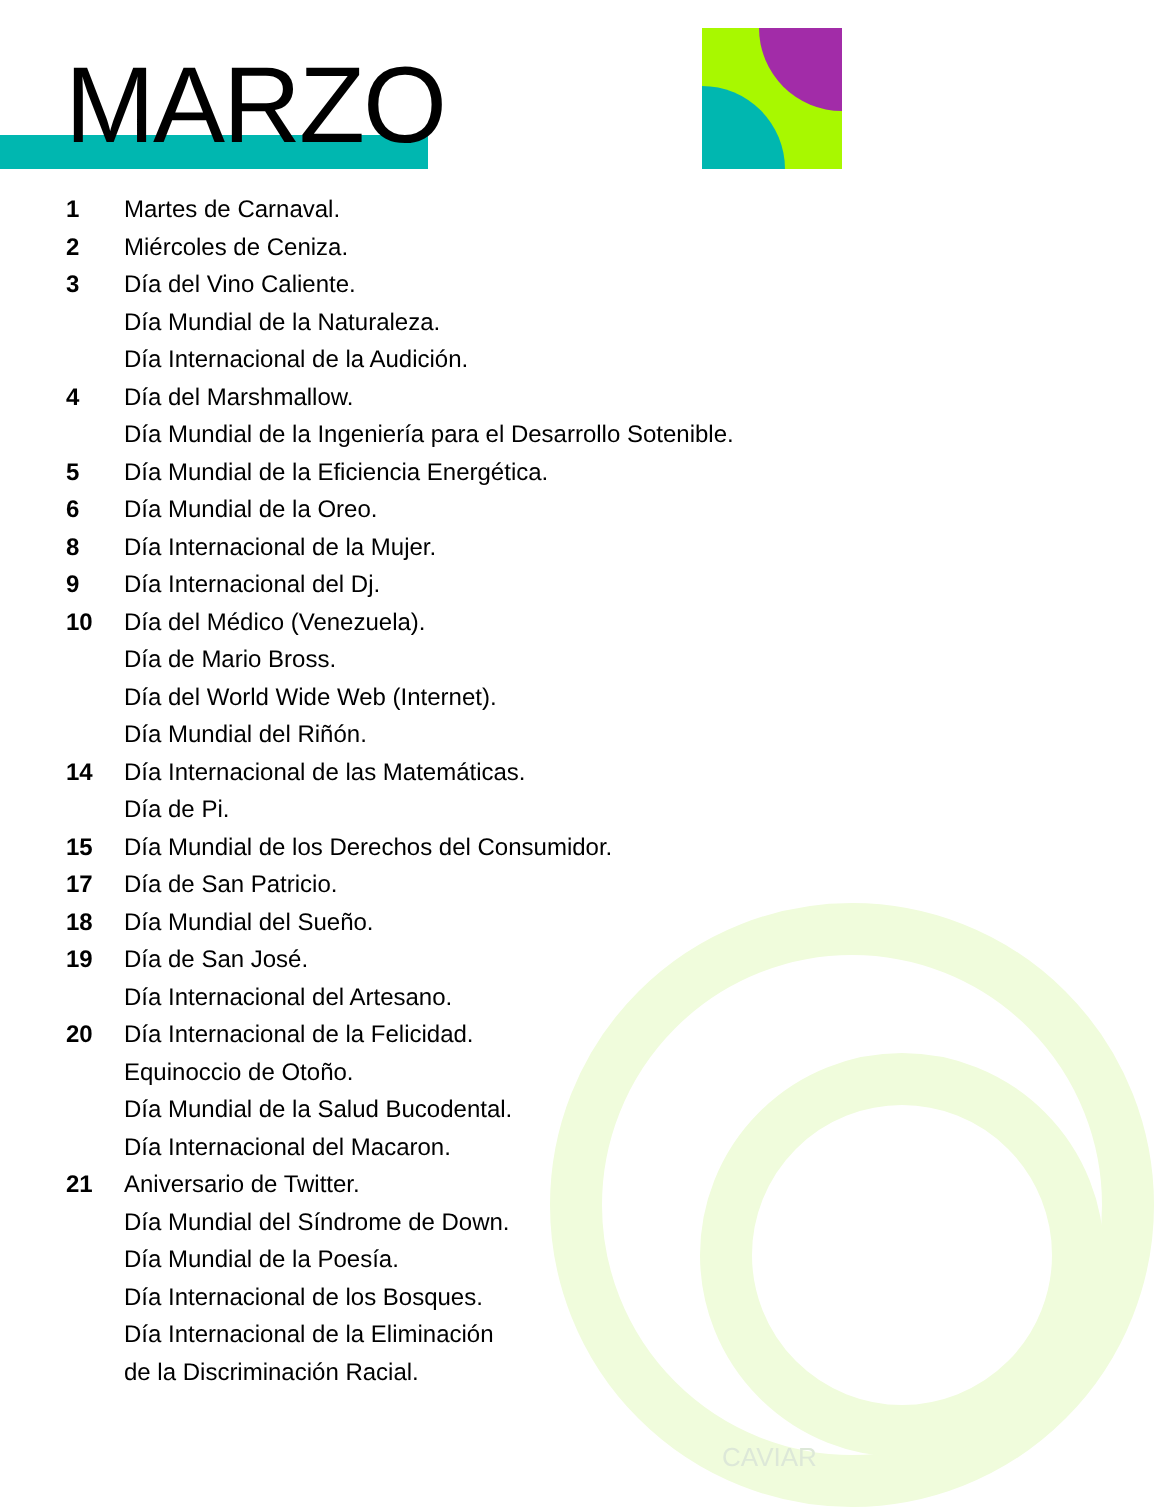MARZO
1 Martes de Carnaval.
2 Miércoles de Ceniza.
3 Día del Vino Caliente.
Día Mundial de la Naturaleza.
Día Internacional de la Audición.
4 Día del Marshmallow.
Día Mundial de la Ingeniería para el Desarrollo Sotenible.
5 Día Mundial de la Eficiencia Energética.
6 Día Mundial de la Oreo.
8 Día Internacional de la Mujer.
9 Día Internacional del Dj.
10 Día del Médico (Venezuela).
Día de Mario Bross.
Día del World Wide Web (Internet).
Día Mundial del Riñón.
14 Día Internacional de las Matemáticas.
Día de Pi.
15 Día Mundial de los Derechos del Consumidor.
17 Día de San Patricio.
18 Día Mundial del Sueño.
19 Día de San José.
Día Internacional del Artesano.
20 Día Internacional de la Felicidad.
Equinoccio de Otoño.
Día Mundial de la Salud Bucodental.
Día Internacional del Macaron.
21 Aniversario de Twitter.
Día Mundial del Síndrome de Down.
Día Mundial de la Poesía.
Día Internacional de los Bosques.
Día Internacional de la Eliminación
de la Discriminación Racial.
CAVIAR